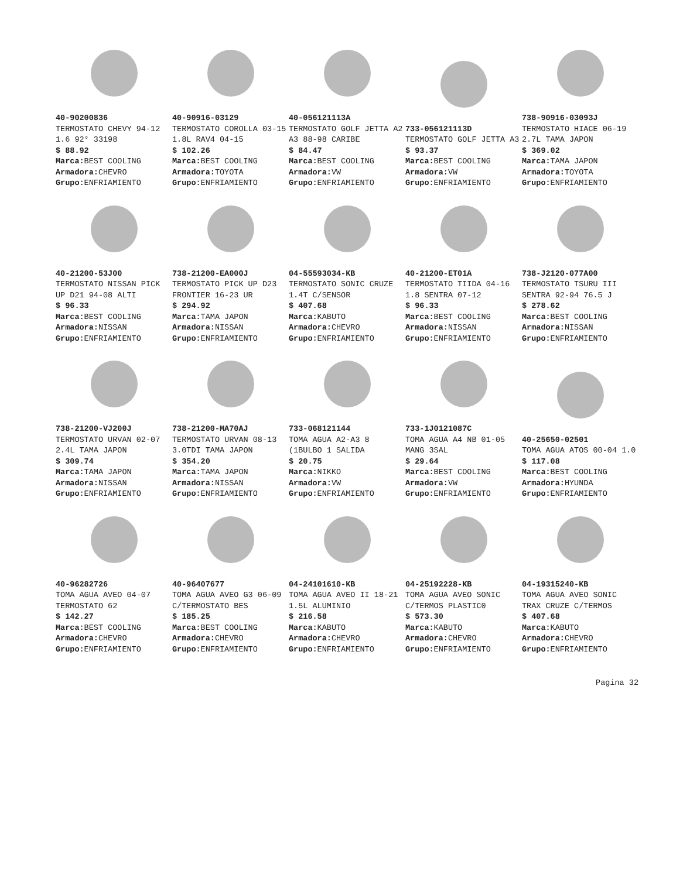40-90200836
TERMOSTATO CHEVY 94-12 1.6 92° 33198
$ 88.92
Marca: BEST COOLING
Armadora: CHEVRO
Grupo: ENFRIAMIENTO
40-90916-03129
TERMOSTATO COROLLA 03-15 1.8L RAV4 04-15
$ 102.26
Marca: BEST COOLING
Armadora: TOYOTA
Grupo: ENFRIAMIENTO
40-056121113A
TERMOSTATO GOLF JETTA A2 A3 88-98 CARIBE
$ 84.47
Marca: BEST COOLING
Armadora: VW
Grupo: ENFRIAMIENTO
733-056121113D
TERMOSTATO GOLF JETTA A3
$ 93.37
Marca: BEST COOLING
Armadora: VW
Grupo: ENFRIAMIENTO
738-90916-03093J
TERMOSTATO HIACE 06-19 2.7L TAMA JAPON
$ 369.02
Marca: TAMA JAPON
Armadora: TOYOTA
Grupo: ENFRIAMIENTO
40-21200-53J00
TERMOSTATO NISSAN PICK UP D21 94-08 ALTI
$ 96.33
Marca: BEST COOLING
Armadora: NISSAN
Grupo: ENFRIAMIENTO
738-21200-EA000J
TERMOSTATO PICK UP D23 FRONTIER 16-23 UR
$ 294.92
Marca: TAMA JAPON
Armadora: NISSAN
Grupo: ENFRIAMIENTO
04-55593034-KB
TERMOSTATO SONIC CRUZE 1.4T C/SENSOR
$ 407.68
Marca: KABUTO
Armadora: CHEVRO
Grupo: ENFRIAMIENTO
40-21200-ET01A
TERMOSTATO TIIDA 04-16 1.8 SENTRA 07-12
$ 96.33
Marca: BEST COOLING
Armadora: NISSAN
Grupo: ENFRIAMIENTO
738-J2120-077A00
TERMOSTATO TSURU III SENTRA 92-94 76.5 J
$ 278.62
Marca: BEST COOLING
Armadora: NISSAN
Grupo: ENFRIAMIENTO
738-21200-VJ200J
TERMOSTATO URVAN 02-07 2.4L TAMA JAPON
$ 309.74
Marca: TAMA JAPON
Armadora: NISSAN
Grupo: ENFRIAMIENTO
738-21200-MA70AJ
TERMOSTATO URVAN 08-13 3.0TDI TAMA JAPON
$ 354.20
Marca: TAMA JAPON
Armadora: NISSAN
Grupo: ENFRIAMIENTO
733-068121144
TOMA AGUA A2-A3 8 (1BULBO 1 SALIDA
$ 20.75
Marca: NIKKO
Armadora: VW
Grupo: ENFRIAMIENTO
733-1J0121087C
TOMA AGUA A4 NB 01-05 MANG 3SAL
$ 29.64
Marca: BEST COOLING
Armadora: VW
Grupo: ENFRIAMIENTO
40-25650-02501
TOMA AGUA ATOS 00-04 1.0
$ 117.08
Marca: BEST COOLING
Armadora: HYUNDA
Grupo: ENFRIAMIENTO
40-96282726
TOMA AGUA AVEO 04-07 TERMOSTATO 62
$ 142.27
Marca: BEST COOLING
Armadora: CHEVRO
Grupo: ENFRIAMIENTO
40-96407677
TOMA AGUA AVEO G3 06-09 C/TERMOSTATO BES
$ 185.25
Marca: BEST COOLING
Armadora: CHEVRO
Grupo: ENFRIAMIENTO
04-24101610-KB
TOMA AGUA AVEO II 18-21 1.5L ALUMINIO
$ 216.58
Marca: KABUTO
Armadora: CHEVRO
Grupo: ENFRIAMIENTO
04-25192228-KB
TOMA AGUA AVEO SONIC C/TERMOS PLASTIC0
$ 573.30
Marca: KABUTO
Armadora: CHEVRO
Grupo: ENFRIAMIENTO
04-19315240-KB
TOMA AGUA AVEO SONIC TRAX CRUZE C/TERMOS
$ 407.68
Marca: KABUTO
Armadora: CHEVRO
Grupo: ENFRIAMIENTO
Pagina 32